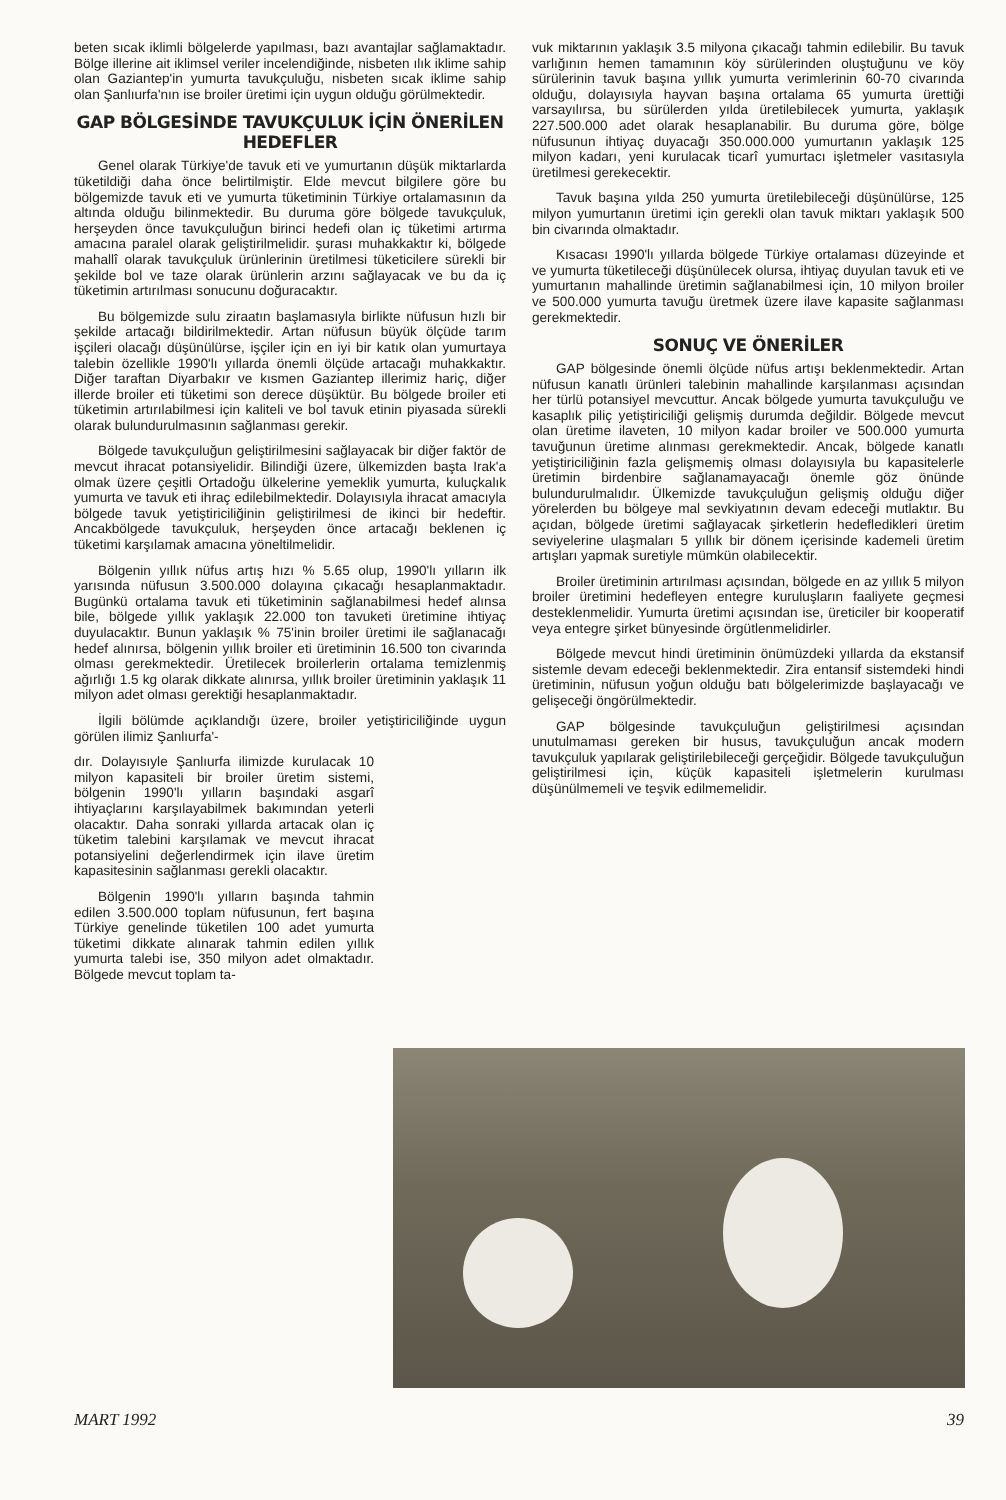beten sıcak iklimli bölgelerde yapılması, bazı avantajlar sağlamaktadır. Bölge illerine ait iklimsel veriler incelendiğinde, nisbeten ılık iklime sahip olan Gaziantep'in yumurta tavukçuluğu, nisbeten sıcak iklime sahip olan Şanlıurfa'nın ise broiler üretimi için uygun olduğu görülmektedir.
GAP BÖLGESİNDE TAVUKÇULUK İÇİN ÖNERİLEN HEDEFLER
Genel olarak Türkiye'de tavuk eti ve yumurtanın düşük miktarlarda tüketildiği daha önce belirtilmiştir. Elde mevcut bilgilere göre bu bölgemizde tavuk eti ve yumurta tüketiminin Türkiye ortalamasının da altında olduğu bilinmektedir. Bu duruma göre bölgede tavukçuluk, herşeyden önce tavukçuluğun birinci hedefi olan iç tüketimi artırma amacına paralel olarak geliştirilmelidir. şurası muhakkaktır ki, bölgede mahallî olarak tavukçuluk ürünlerinin üretilmesi tüketicilere sürekli bir şekilde bol ve taze olarak ürünlerin arzını sağlayacak ve bu da iç tüketimin artırılması sonucunu doğuracaktır.
Bu bölgemizde sulu ziraatın başlamasıyla birlikte nüfusun hızlı bir şekilde artacağı bildirilmektedir. Artan nüfusun büyük ölçüde tarım işçileri olacağı düşünülürse, işçiler için en iyi bir katık olan yumurtaya talebin özellikle 1990'lı yıllarda önemli ölçüde artacağı muhakkaktır. Diğer taraftan Diyarbakır ve kısmen Gaziantep illerimiz hariç, diğer illerde broiler eti tüketimi son derece düşüktür. Bu bölgede broiler eti tüketimin artırılabilmesi için kaliteli ve bol tavuk etinin piyasada sürekli olarak bulundurulmasının sağlanması gerekir.
Bölgede tavukçuluğun geliştirilmesini sağlayacak bir diğer faktör de mevcut ihracat potansiyelidir. Bilindiği üzere, ülkemizden başta Irak'a olmak üzere çeşitli Ortadoğu ülkelerine yemeklik yumurta, kuluçkalık yumurta ve tavuk eti ihraç edilebilmektedir. Dolayısıyla ihracat amacıyla bölgede tavuk yetiştiriciliğinin geliştirilmesi de ikinci bir hedeftir. Ancakbölgede tavukçuluk, herşeyden önce artacağı beklenen iç tüketimi karşılamak amacına yöneltilmelidir.
Bölgenin yıllık nüfus artış hızı % 5.65 olup, 1990'lı yılların ilk yarısında nüfusun 3.500.000 dolayına çıkacağı hesaplanmaktadır. Bugünkü ortalama tavuk eti tüketiminin sağlanabilmesi hedef alınsa bile, bölgede yıllık yaklaşık 22.000 ton tavuketi üretimine ihtiyaç duyulacaktır. Bunun yaklaşık % 75'inin broiler üretimi ile sağlanacağı hedef alınırsa, bölgenin yıllık broiler eti üretiminin 16.500 ton civarında olması gerekmektedir. Üretilecek broilerlerin ortalama temizlenmiş ağırlığı 1.5 kg olarak dikkate alınırsa, yıllık broiler üretiminin yaklaşık 11 milyon adet olması gerektiği hesaplanmaktadır.
İlgili bölümde açıklandığı üzere, broiler yetiştiriciliğinde uygun görülen ilimiz Şanlıurfa'-
dır. Dolayısıyle Şanlıurfa ilimizde kurulacak 10 milyon kapasiteli bir broiler üretim sistemi, bölgenin 1990'lı yılların başındaki asgarî ihtiyaçlarını karşılayabilmek bakımından yeterli olacaktır. Daha sonraki yıllarda artacak olan iç tüketim talebini karşılamak ve mevcut ihracat potansiyelini değerlendirmek için ilave üretim kapasitesinin sağlanması gerekli olacaktır.
Bölgenin 1990'lı yılların başında tahmin edilen 3.500.000 toplam nüfusunun, fert başına Türkiye genelinde tüketilen 100 adet yumurta tüketimi dikkate alınarak tahmin edilen yıllık yumurta talebi ise, 350 milyon adet olmaktadır. Bölgede mevcut toplam ta-
vuk miktarının yaklaşık 3.5 milyona çıkacağı tahmin edilebilir. Bu tavuk varlığının hemen tamamının köy sürülerinden oluştuğunu ve köy sürülerinin tavuk başına yıllık yumurta verimlerinin 60-70 civarında olduğu, dolayısıyla hayvan başına ortalama 65 yumurta ürettiği varsayılırsa, bu sürülerden yılda üretilebilecek yumurta, yaklaşık 227.500.000 adet olarak hesaplanabilir. Bu duruma göre, bölge nüfusunun ihtiyaç duyacağı 350.000.000 yumurtanın yaklaşık 125 milyon kadarı, yeni kurulacak ticarî yumurtacı işletmeler vasıtasıyla üretilmesi gerekecektir.
Tavuk başına yılda 250 yumurta üretilebileceği düşünülürse, 125 milyon yumurtanın üretimi için gerekli olan tavuk miktarı yaklaşık 500 bin civarında olmaktadır.
Kısacası 1990'lı yıllarda bölgede Türkiye ortalaması düzeyinde et ve yumurta tüketileceği düşünülecek olursa, ihtiyaç duyulan tavuk eti ve yumurtanın mahallinde üretimin sağlanabilmesi için, 10 milyon broiler ve 500.000 yumurta tavuğu üretmek üzere ilave kapasite sağlanması gerekmektedir.
SONUÇ VE ÖNERİLER
GAP bölgesinde önemli ölçüde nüfus artışı beklenmektedir. Artan nüfusun kanatlı ürünleri talebinin mahallinde karşılanması açısından her türlü potansiyel mevcuttur. Ancak bölgede yumurta tavukçuluğu ve kasaplık piliç yetiştiriciliği gelişmiş durumda değildir. Bölgede mevcut olan üretime ilaveten, 10 milyon kadar broiler ve 500.000 yumurta tavuğunun üretime alınması gerekmektedir. Ancak, bölgede kanatlı yetiştiriciliğinin fazla gelişmemiş olması dolayısıyla bu kapasitelerle üretimin birdenbire sağlanamayacağı önemle göz önünde bulundurulmalıdır. Ülkemizde tavukçuluğun gelişmiş olduğu diğer yörelerden bu bölgeye mal sevkiyatının devam edeceği mutlaktır. Bu açıdan, bölgede üretimi sağlayacak şirketlerin hedefledikleri üretim seviyelerine ulaşmaları 5 yıllık bir dönem içerisinde kademeli üretim artışları yapmak suretiyle mümkün olabilecektir.
Broiler üretiminin artırılması açısından, bölgede en az yıllık 5 milyon broiler üretimini hedefleyen entegre kuruluşların faaliyete geçmesi desteklenmelidir. Yumurta üretimi açısından ise, üreticiler bir kooperatif veya entegre şirket bünyesinde örgütlenmelidirler.
Bölgede mevcut hindi üretiminin önümüzdeki yıllarda da ekstansif sistemle devam edeceği beklenmektedir. Zira entansif sistemdeki hindi üretiminin, nüfusun yoğun olduğu batı bölgelerimizde başlayacağı ve gelişeceği öngörülmektedir.
GAP bölgesinde tavukçuluğun geliştirilmesi açısından unutulmaması gereken bir husus, tavukçuluğun ancak modern tavukçuluk yapılarak geliştirilebileceği gerçeğidir. Bölgede tavukçuluğun geliştirilmesi için, küçük kapasiteli işletmelerin kurulması düşünülmemeli ve teşvik edilmemelidir.
MART 1992 39